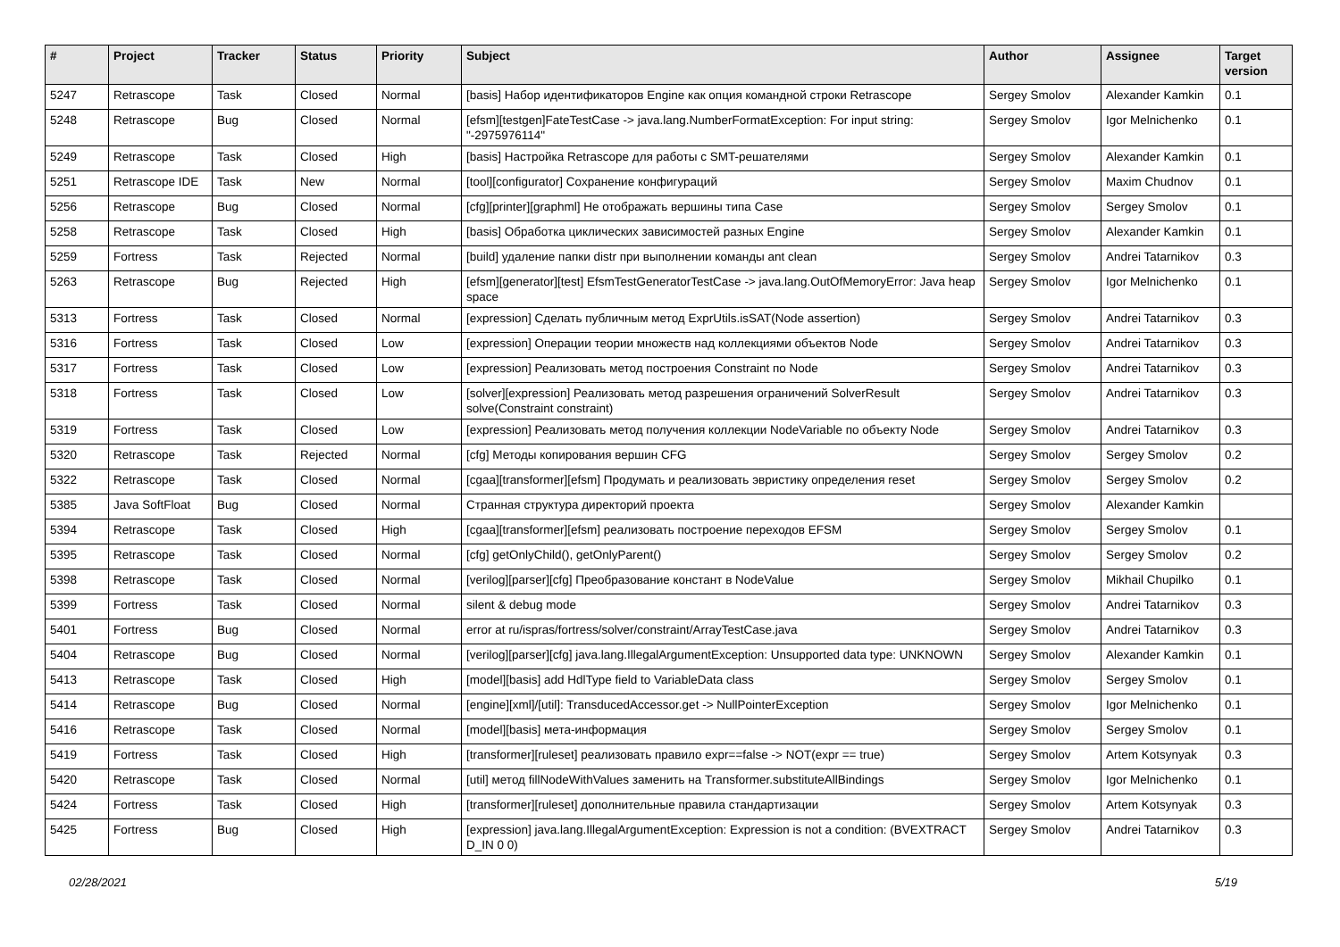| # | Project | Tracker | Status | Priority | Subject | Author | Assignee | Target version |
| --- | --- | --- | --- | --- | --- | --- | --- | --- |
| 5247 | Retrascope | Task | Closed | Normal | [basis] Набор идентификаторов Engine как опция командной строки Retrascope | Sergey Smolov | Alexander Kamkin | 0.1 |
| 5248 | Retrascope | Bug | Closed | Normal | [efsm][testgen]FateTestCase -> java.lang.NumberFormatException: For input string: "-2975976114" | Sergey Smolov | Igor Melnichenko | 0.1 |
| 5249 | Retrascope | Task | Closed | High | [basis] Настройка Retrascope для работы с SMT-решателями | Sergey Smolov | Alexander Kamkin | 0.1 |
| 5251 | Retrascope IDE | Task | New | Normal | [tool][configurator] Сохранение конфигураций | Sergey Smolov | Maxim Chudnov | 0.1 |
| 5256 | Retrascope | Bug | Closed | Normal | [cfg][printer][graphml] Не отображать вершины типа Case | Sergey Smolov | Sergey Smolov | 0.1 |
| 5258 | Retrascope | Task | Closed | High | [basis] Обработка циклических зависимостей разных Engine | Sergey Smolov | Alexander Kamkin | 0.1 |
| 5259 | Fortress | Task | Rejected | Normal | [build] удаление папки distr при выполнении команды ant clean | Sergey Smolov | Andrei Tatarnikov | 0.3 |
| 5263 | Retrascope | Bug | Rejected | High | [efsm][generator][test] EfsmTestGeneratorTestCase -> java.lang.OutOfMemoryError: Java heap space | Sergey Smolov | Igor Melnichenko | 0.1 |
| 5313 | Fortress | Task | Closed | Normal | [expression] Сделать публичным метод ExprUtils.isSAT(Node assertion) | Sergey Smolov | Andrei Tatarnikov | 0.3 |
| 5316 | Fortress | Task | Closed | Low | [expression] Операции теории множеств над коллекциями объектов Node | Sergey Smolov | Andrei Tatarnikov | 0.3 |
| 5317 | Fortress | Task | Closed | Low | [expression] Реализовать метод построения Constraint по Node | Sergey Smolov | Andrei Tatarnikov | 0.3 |
| 5318 | Fortress | Task | Closed | Low | [solver][expression] Реализовать метод разрешения ограничений SolverResult solve(Constraint constraint) | Sergey Smolov | Andrei Tatarnikov | 0.3 |
| 5319 | Fortress | Task | Closed | Low | [expression] Реализовать метод получения коллекции NodeVariable по объекту Node | Sergey Smolov | Andrei Tatarnikov | 0.3 |
| 5320 | Retrascope | Task | Rejected | Normal | [cfg] Методы копирования вершин CFG | Sergey Smolov | Sergey Smolov | 0.2 |
| 5322 | Retrascope | Task | Closed | Normal | [cgaa][transformer][efsm] Продумать и реализовать эвристику определения reset | Sergey Smolov | Sergey Smolov | 0.2 |
| 5385 | Java SoftFloat | Bug | Closed | Normal | Странная структура директорий проекта | Sergey Smolov | Alexander Kamkin | |
| 5394 | Retrascope | Task | Closed | High | [cgaa][transformer][efsm] реализовать построение переходов EFSM | Sergey Smolov | Sergey Smolov | 0.1 |
| 5395 | Retrascope | Task | Closed | Normal | [cfg] getOnlyChild(), getOnlyParent() | Sergey Smolov | Sergey Smolov | 0.2 |
| 5398 | Retrascope | Task | Closed | Normal | [verilog][parser][cfg] Преобразование констант в NodeValue | Sergey Smolov | Mikhail Chupilko | 0.1 |
| 5399 | Fortress | Task | Closed | Normal | silent & debug mode | Sergey Smolov | Andrei Tatarnikov | 0.3 |
| 5401 | Fortress | Bug | Closed | Normal | error at ru/ispras/fortress/solver/constraint/ArrayTestCase.java | Sergey Smolov | Andrei Tatarnikov | 0.3 |
| 5404 | Retrascope | Bug | Closed | Normal | [verilog][parser][cfg] java.lang.IllegalArgumentException: Unsupported data type: UNKNOWN | Sergey Smolov | Alexander Kamkin | 0.1 |
| 5413 | Retrascope | Task | Closed | High | [model][basis] add HdlType field to VariableData class | Sergey Smolov | Sergey Smolov | 0.1 |
| 5414 | Retrascope | Bug | Closed | Normal | [engine][xml]/[util]: TransducedAccessor.get -> NullPointerException | Sergey Smolov | Igor Melnichenko | 0.1 |
| 5416 | Retrascope | Task | Closed | Normal | [model][basis] мета-информация | Sergey Smolov | Sergey Smolov | 0.1 |
| 5419 | Fortress | Task | Closed | High | [transformer][ruleset] реализовать правило expr==false -> NOT(expr == true) | Sergey Smolov | Artem Kotsynyak | 0.3 |
| 5420 | Retrascope | Task | Closed | Normal | [util] метод fillNodeWithValues заменить на Transformer.substituteAllBindings | Sergey Smolov | Igor Melnichenko | 0.1 |
| 5424 | Fortress | Task | Closed | High | [transformer][ruleset] дополнительные правила стандартизации | Sergey Smolov | Artem Kotsynyak | 0.3 |
| 5425 | Fortress | Bug | Closed | High | [expression] java.lang.IllegalArgumentException: Expression is not a condition: (BVEXTRACT D_IN 0 0) | Sergey Smolov | Andrei Tatarnikov | 0.3 |
02/28/2021 5/19